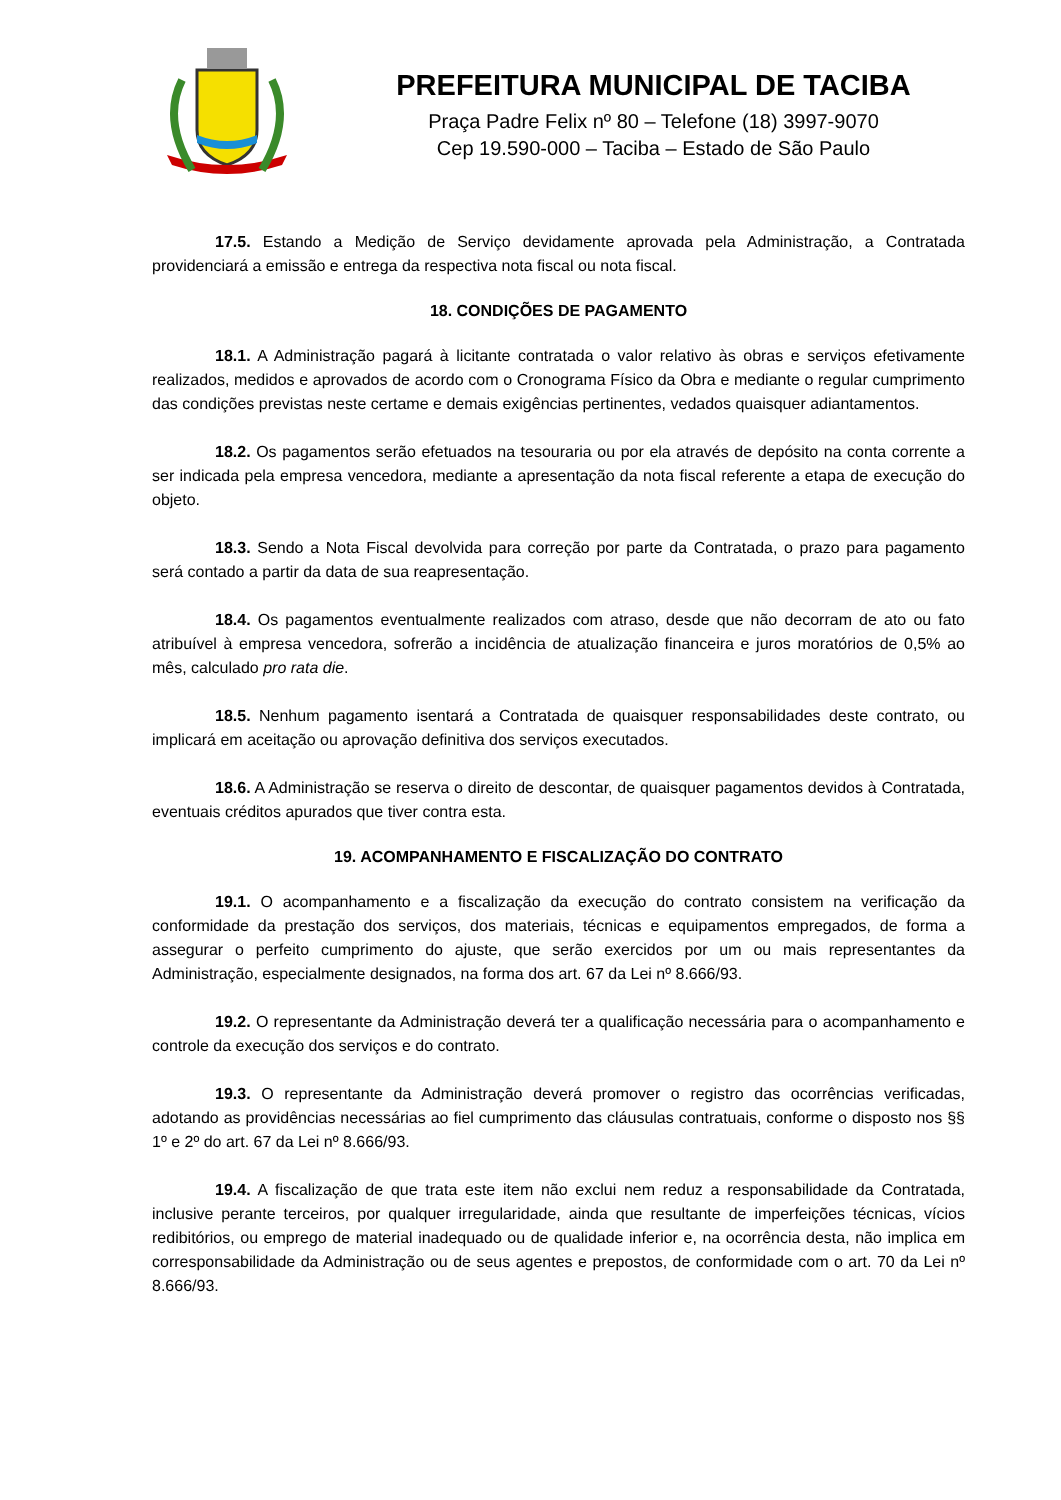PREFEITURA MUNICIPAL DE TACIBA
Praça Padre Felix nº 80 – Telefone (18) 3997-9070
Cep 19.590-000 – Taciba – Estado de São Paulo
17.5. Estando a Medição de Serviço devidamente aprovada pela Administração, a Contratada providenciará a emissão e entrega da respectiva nota fiscal ou nota fiscal.
18. CONDIÇÕES DE PAGAMENTO
18.1. A Administração pagará à licitante contratada o valor relativo às obras e serviços efetivamente realizados, medidos e aprovados de acordo com o Cronograma Físico da Obra e mediante o regular cumprimento das condições previstas neste certame e demais exigências pertinentes, vedados quaisquer adiantamentos.
18.2. Os pagamentos serão efetuados na tesouraria ou por ela através de depósito na conta corrente a ser indicada pela empresa vencedora, mediante a apresentação da nota fiscal referente a etapa de execução do objeto.
18.3. Sendo a Nota Fiscal devolvida para correção por parte da Contratada, o prazo para pagamento será contado a partir da data de sua reapresentação.
18.4. Os pagamentos eventualmente realizados com atraso, desde que não decorram de ato ou fato atribuível à empresa vencedora, sofrerão a incidência de atualização financeira e juros moratórios de 0,5% ao mês, calculado pro rata die.
18.5. Nenhum pagamento isentará a Contratada de quaisquer responsabilidades deste contrato, ou implicará em aceitação ou aprovação definitiva dos serviços executados.
18.6. A Administração se reserva o direito de descontar, de quaisquer pagamentos devidos à Contratada, eventuais créditos apurados que tiver contra esta.
19. ACOMPANHAMENTO E FISCALIZAÇÃO DO CONTRATO
19.1. O acompanhamento e a fiscalização da execução do contrato consistem na verificação da conformidade da prestação dos serviços, dos materiais, técnicas e equipamentos empregados, de forma a assegurar o perfeito cumprimento do ajuste, que serão exercidos por um ou mais representantes da Administração, especialmente designados, na forma dos art. 67 da Lei nº 8.666/93.
19.2. O representante da Administração deverá ter a qualificação necessária para o acompanhamento e controle da execução dos serviços e do contrato.
19.3. O representante da Administração deverá promover o registro das ocorrências verificadas, adotando as providências necessárias ao fiel cumprimento das cláusulas contratuais, conforme o disposto nos §§ 1º e 2º do art. 67 da Lei nº 8.666/93.
19.4. A fiscalização de que trata este item não exclui nem reduz a responsabilidade da Contratada, inclusive perante terceiros, por qualquer irregularidade, ainda que resultante de imperfeições técnicas, vícios redibitórios, ou emprego de material inadequado ou de qualidade inferior e, na ocorrência desta, não implica em corresponsabilidade da Administração ou de seus agentes e prepostos, de conformidade com o art. 70 da Lei nº 8.666/93.